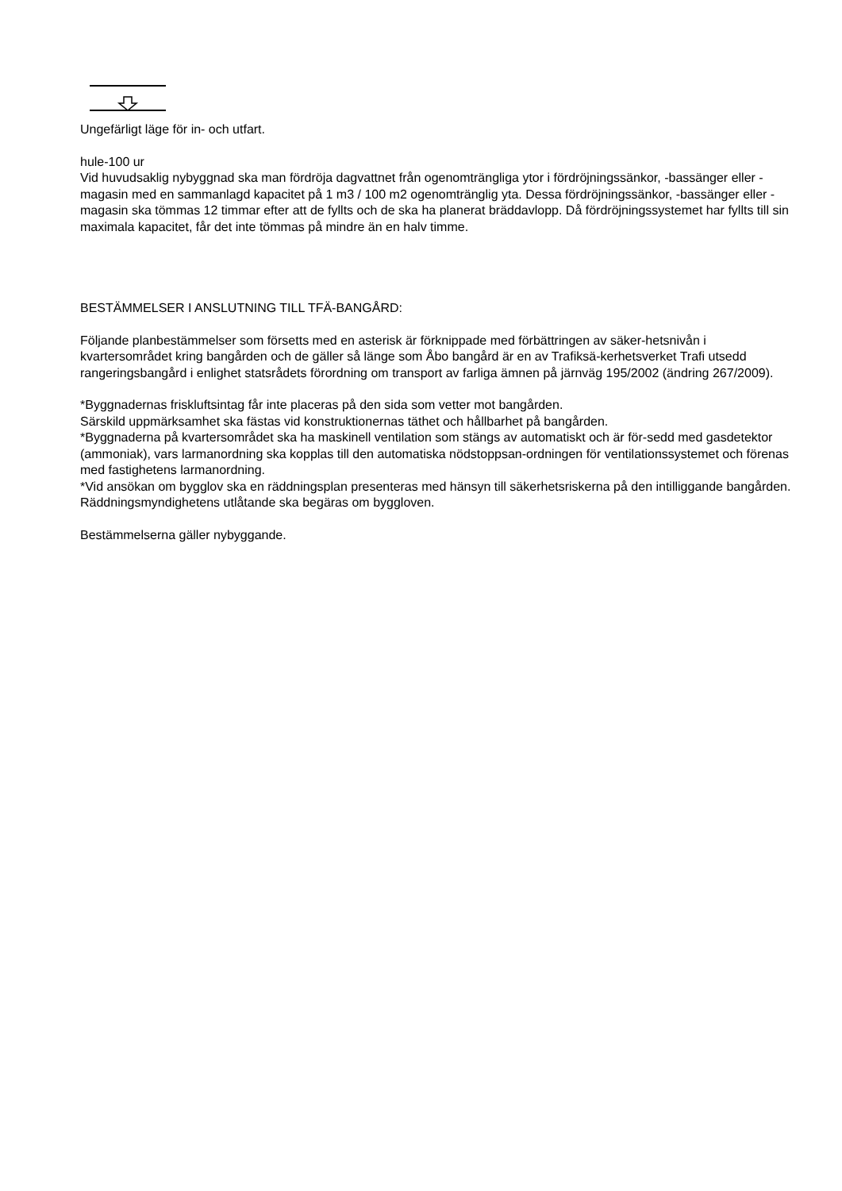Ungefärligt läge för in- och utfart.
hule-100 ur
Vid huvudsaklig nybyggnad ska man fördröja dagvattnet från ogenomträngliga ytor i fördröjningssänkor, -bassänger eller -magasin med en sammanlagd kapacitet på 1 m3 / 100 m2 ogenomtränglig yta. Dessa fördröjningssänkor, -bassänger eller -magasin ska tömmas 12 timmar efter att de fyllts och de ska ha planerat bräddavlopp. Då fördröjningssystemet har fyllts till sin maximala kapacitet, får det inte tömmas på mindre än en halv timme.
BESTÄMMELSER I ANSLUTNING TILL TFÄ-BANGÅRD:
Följande planbestämmelser som försetts med en asterisk är förknippade med förbättringen av säker-hetsnivån i kvartersområdet kring bangården och de gäller så länge som Åbo bangård är en av Trafiksä-kerhetsverket Trafi utsedd rangeringsbangård i enlighet statsrådets förordning om transport av farliga ämnen på järnväg 195/2002 (ändring 267/2009).
*Byggnadernas friskluftsintag får inte placeras på den sida som vetter mot bangården.
Särskild uppmärksamhet ska fästas vid konstruktionernas täthet och hållbarhet på bangården.
*Byggnaderna på kvartersområdet ska ha maskinell ventilation som stängs av automatiskt och är för-sedd med gasdetektor (ammoniak), vars larmanordning ska kopplas till den automatiska nödstoppsan-ordningen för ventilationssystemet och förenas med fastighetens larmanordning.
*Vid ansökan om bygglov ska en räddningsplan presenteras med hänsyn till säkerhetsriskerna på den intilliggande bangården.
Räddningsmyndighetens utlåtande ska begäras om byggloven.
Bestämmelserna gäller nybyggande.